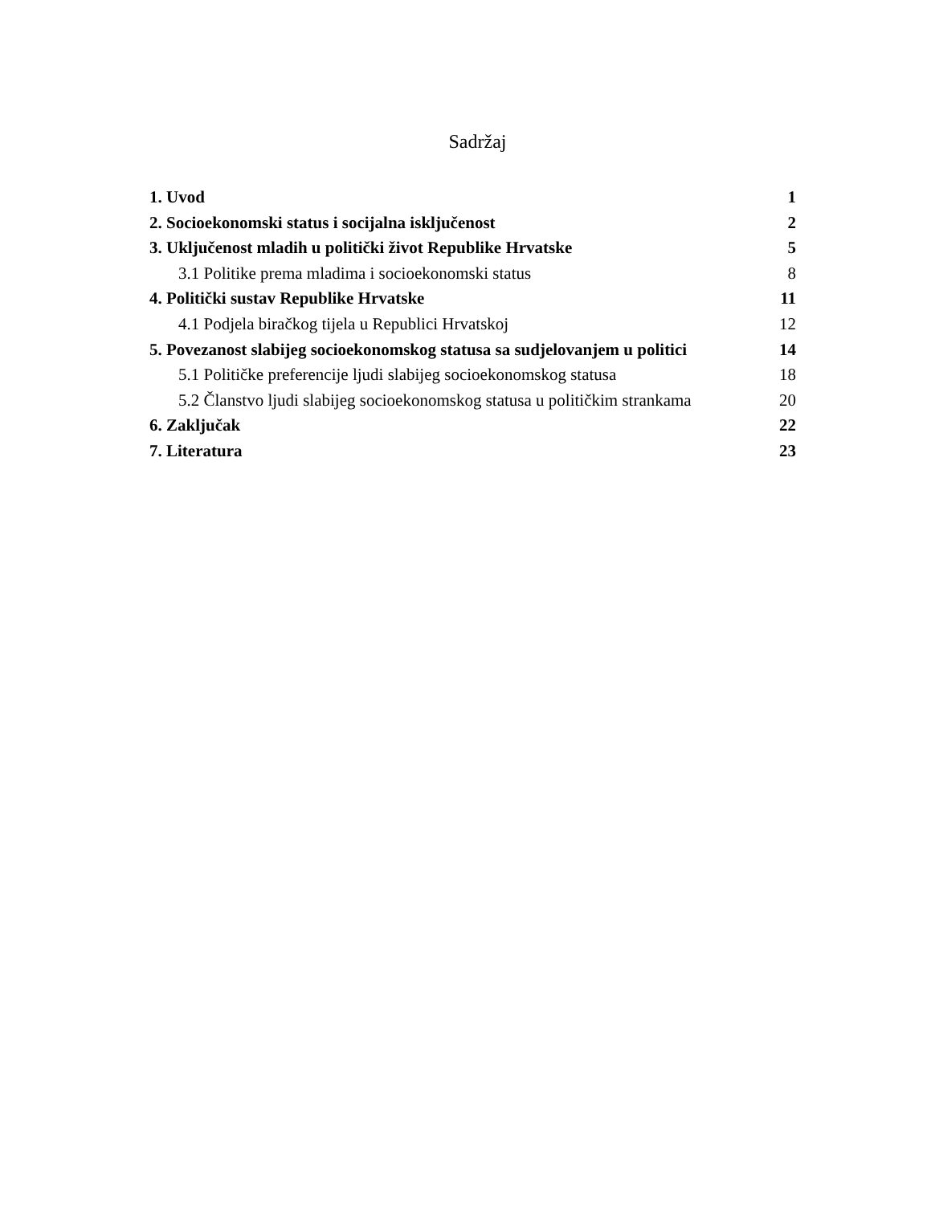Sadržaj
1. Uvod 1
2. Socioekonomski status i socijalna isključenost 2
3. Uključenost mladih u politički život Republike Hrvatske 5
3.1 Politike prema mladima i socioekonomski status 8
4. Politički sustav Republike Hrvatske 11
4.1 Podjela biračkog tijela u Republici Hrvatskoj 12
5. Povezanost slabijeg socioekonomskog statusa sa sudjelovanjem u politici 14
5.1 Političke preferencije ljudi slabijeg socioekonomskog statusa 18
5.2 Članstvo ljudi slabijeg socioekonomskog statusa u političkim strankama 20
6. Zaključak 22
7. Literatura 23